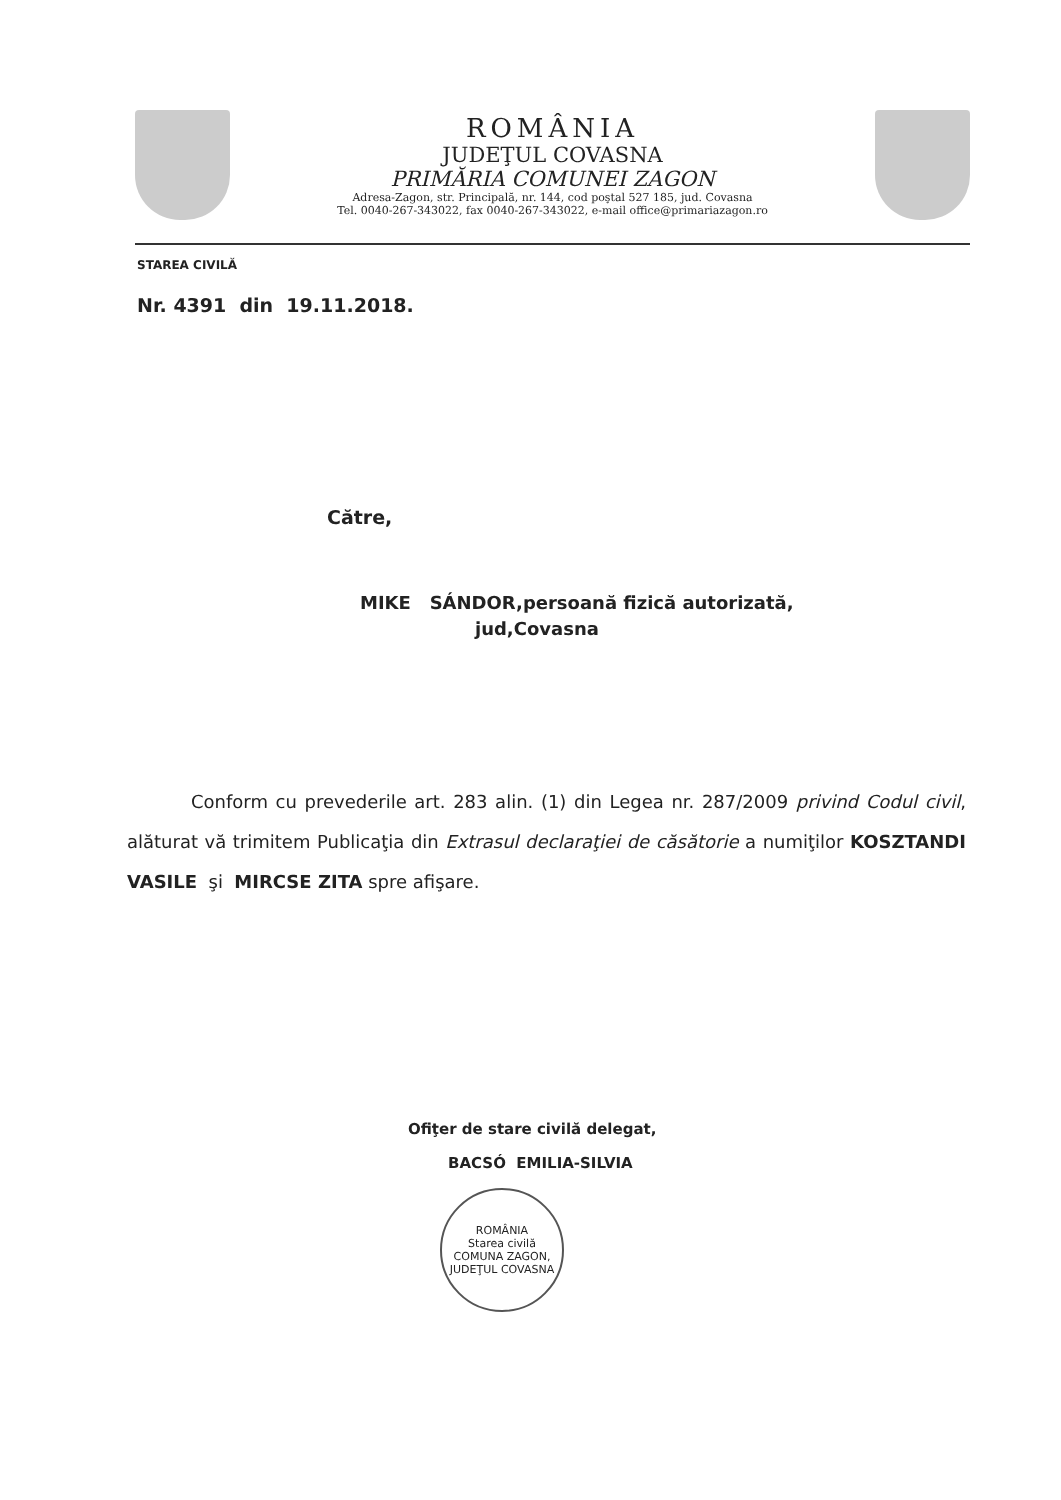ROMÂNIA
JUDEŢUL COVASNA
PRIMĂRIA COMUNEI ZAGON
Adresa-Zagon, str. Principală, nr. 144, cod poştal 527 185, jud. Covasna
Tel. 0040-267-343022, fax 0040-267-343022, e-mail office@primariazagon.ro
STAREA CIVILĂ
Nr. 4391 din 19.11.2018.
Către,
MIKE SÁNDOR,persoană fizică autorizată,
jud,Covasna
Conform cu prevederile art. 283 alin. (1) din Legea nr. 287/2009 privind Codul civil, alăturat vă trimitem Publicaţia din Extrasul declaraţiei de căsătorie a numiţilor KOSZTANDI VASILE şi MIRCSE ZITA spre afişare.
Ofiţer de stare civilă delegat,
BACSÓ EMILIA-SILVIA
ROMÂNIA
Starea civilă
COMUNA ZAGON, JUDEŢUL COVASNA